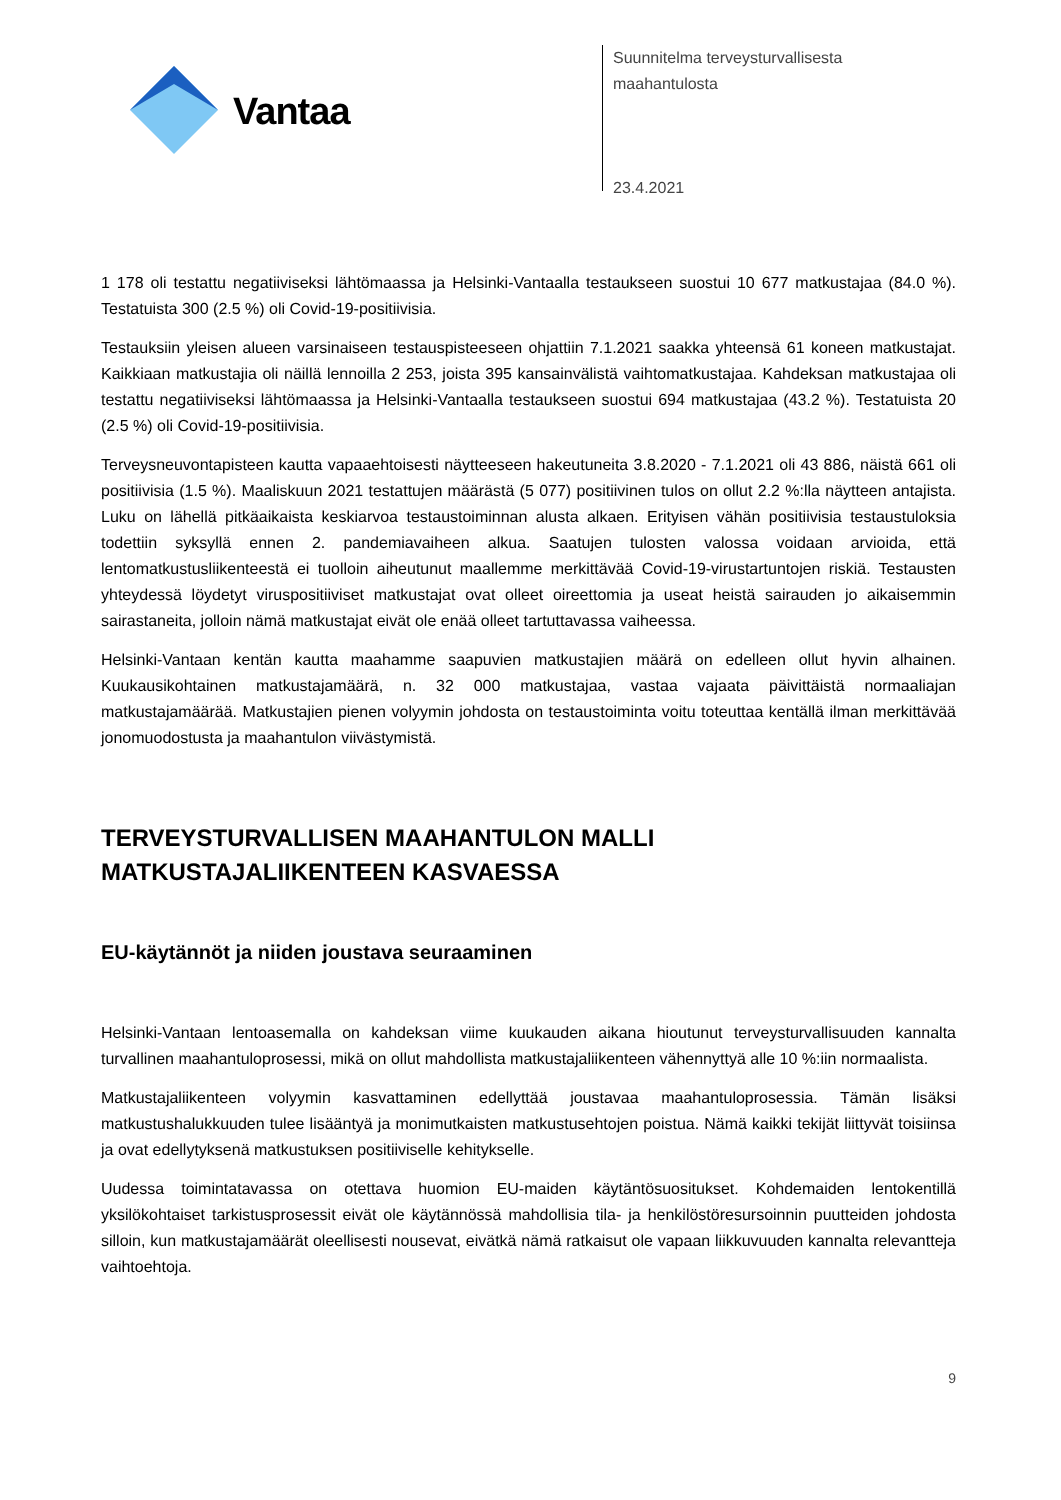Vantaa
Suunnitelma terveysturvallisesta
maahantulosta
23.4.2021
1 178 oli testattu negatiiviseksi lähtömaassa ja Helsinki-Vantaalla testaukseen suostui 10 677 matkustajaa (84.0 %). Testatuista 300 (2.5 %) oli Covid-19-positiivisia.
Testauksiin yleisen alueen varsinaiseen testauspisteeseen ohjattiin 7.1.2021 saakka yhteensä 61 koneen matkustajat. Kaikkiaan matkustajia oli näillä lennoilla 2 253, joista 395 kansainvälistä vaihtomatkustajaa. Kahdeksan matkustajaa oli testattu negatiiviseksi lähtömaassa ja Helsinki-Vantaalla testaukseen suostui 694 matkustajaa (43.2 %). Testatuista 20 (2.5 %) oli Covid-19-positiivisia.
Terveysneuvontapisteen kautta vapaaehtoisesti näytteeseen hakeutuneita 3.8.2020 - 7.1.2021 oli 43 886, näistä 661 oli positiivisia (1.5 %). Maaliskuun 2021 testattujen määrästä (5 077) positiivinen tulos on ollut 2.2 %:lla näytteen antajista. Luku on lähellä pitkäaikaista keskiarvoa testaustoiminnan alusta alkaen. Erityisen vähän positiivisia testaustuloksia todettiin syksyllä ennen 2. pandemiavaiheen alkua. Saatujen tulosten valossa voidaan arvioida, että lentomatkustusliikenteestä ei tuolloin aiheutunut maallemme merkittävää Covid-19-virustartuntojen riskiä. Testausten yhteydessä löydetyt viruspositiiviset matkustajat ovat olleet oireettomia ja useat heistä sairauden jo aikaisemmin sairastaneita, jolloin nämä matkustajat eivät ole enää olleet tartuttavassa vaiheessa.
Helsinki-Vantaan kentän kautta maahamme saapuvien matkustajien määrä on edelleen ollut hyvin alhainen. Kuukausikohtainen matkustajamäärä, n. 32 000 matkustajaa, vastaa vajaata päivittäistä normaaliajan matkustajamäärää. Matkustajien pienen volyymin johdosta on testaustoiminta voitu toteuttaa kentällä ilman merkittävää jonomuodostusta ja maahantulon viivästymistä.
TERVEYSTURVALLISEN MAAHANTULON MALLI MATKUSTAJALIIKENTEEN KASVAESSA
EU-käytännöt ja niiden joustava seuraaminen
Helsinki-Vantaan lentoasemalla on kahdeksan viime kuukauden aikana hioutunut terveysturvallisuuden kannalta turvallinen maahantuloprosessi, mikä on ollut mahdollista matkustajaliikenteen vähennyttyä alle 10 %:iin normaalista.
Matkustajaliikenteen volyymin kasvattaminen edellyttää joustavaa maahantuloprosessia. Tämän lisäksi matkustushalukkuuden tulee lisääntyä ja monimutkaisten matkustusehtojen poistua. Nämä kaikki tekijät liittyvät toisiinsa ja ovat edellytyksenä matkustuksen positiiviselle kehitykselle.
Uudessa toimintatavassa on otettava huomion EU-maiden käytäntösuositukset. Kohdemaiden lentokentillä yksilökohtaiset tarkistusprosessit eivät ole käytännössä mahdollisia tila- ja henkilöstöresursoinnin puutteiden johdosta silloin, kun matkustajamäärät oleellisesti nousevat, eivätkä nämä ratkaisut ole vapaan liikkuvuuden kannalta relevantteja vaihtoehtoja.
9